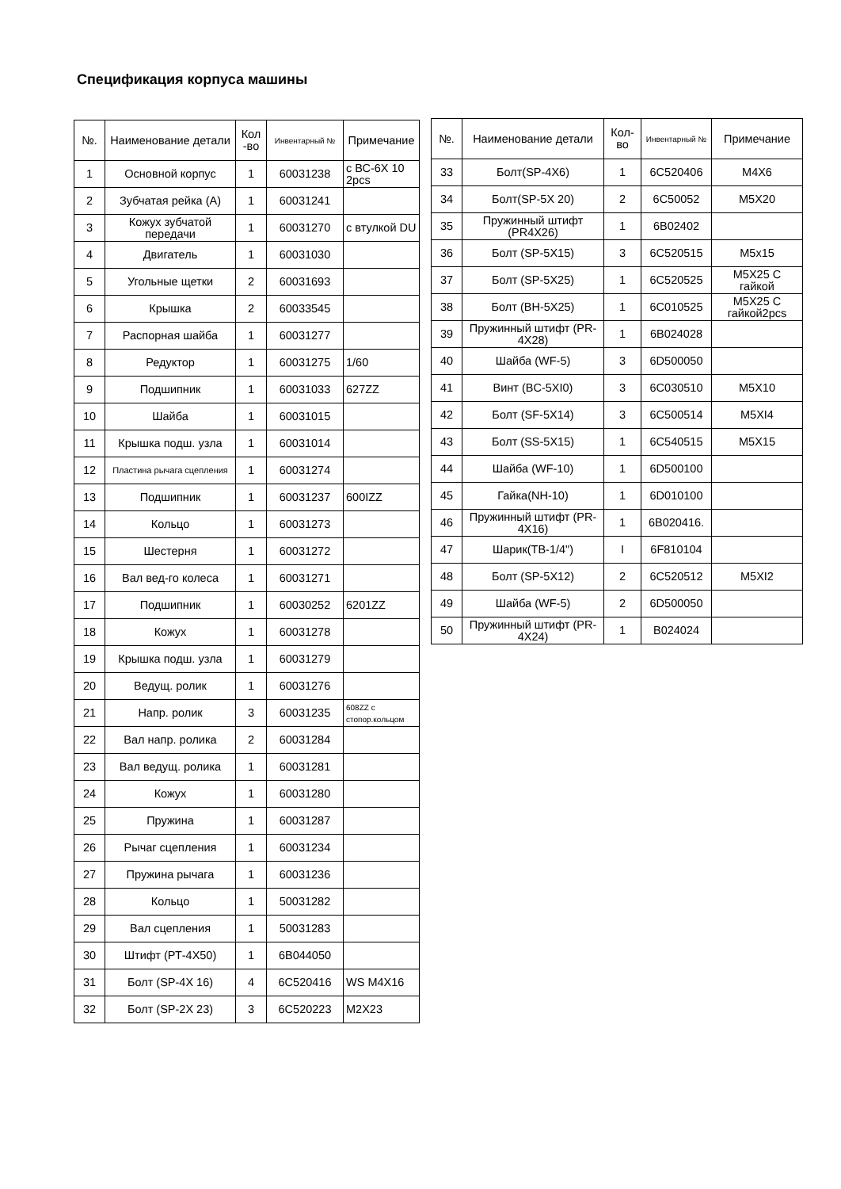Спецификация корпуса машины
| №. | Наименование детали | Кол -во | Инвентарный № | Примечание |
| --- | --- | --- | --- | --- |
| 1 | Основной корпус | 1 | 60031238 | с ВС-6Х 10 2pcs |
| 2 | Зубчатая рейка (А) | 1 | 60031241 | |
| 3 | Кожух зубчатой передачи | 1 | 60031270 | с втулкой DU |
| 4 | Двигатель | 1 | 60031030 | |
| 5 | Угольные щетки | 2 | 60031693 | |
| 6 | Крышка | 2 | 60033545 | |
| 7 | Распорная шайба | 1 | 60031277 | |
| 8 | Редуктор | 1 | 60031275 | 1/60 |
| 9 | Подшипник | 1 | 60031033 | 627ZZ |
| 10 | Шайба | 1 | 60031015 | |
| 11 | Крышка подш. узла | 1 | 60031014 | |
| 12 | Пластина рычага сцепления | 1 | 60031274 | |
| 13 | Подшипник | 1 | 60031237 | 600IZZ |
| 14 | Кольцо | 1 | 60031273 | |
| 15 | Шестерня | 1 | 60031272 | |
| 16 | Вал вед-го колеса | 1 | 60031271 | |
| 17 | Подшипник | 1 | 60030252 | 6201ZZ |
| 18 | Кожух | 1 | 60031278 | |
| 19 | Крышка подш. узла | 1 | 60031279 | |
| 20 | Ведущ. ролик | 1 | 60031276 | |
| 21 | Напр. ролик | 3 | 60031235 | 608ZZ с стопор.кольцом |
| 22 | Вал напр. ролика | 2 | 60031284 | |
| 23 | Вал ведущ. ролика | 1 | 60031281 | |
| 24 | Кожух | 1 | 60031280 | |
| 25 | Пружина | 1 | 60031287 | |
| 26 | Рычаг сцепления | 1 | 60031234 | |
| 27 | Пружина рычага | 1 | 60031236 | |
| 28 | Кольцо | 1 | 50031282 | |
| 29 | Вал сцепления | 1 | 50031283 | |
| 30 | Штифт (РТ-4Х50) | 1 | 6В044050 | |
| 31 | Болт (SP-4X 16) | 4 | 6C520416 | WS M4X16 |
| 32 | Болт (SP-2X 23) | 3 | 6C520223 | M2X23 |
| №. | Наименование детали | Кол-во | Инвентарный № | Примечание |
| --- | --- | --- | --- | --- |
| 33 | Болт(SP-4X6) | 1 | 6C520406 | M4X6 |
| 34 | Болт(SP-5X 20) | 2 | 6C50052 | M5X20 |
| 35 | Пружинный штифт (PR4X26) | 1 | 6B02402 | |
| 36 | Болт (SP-5X15) | 3 | 6C520515 | M5x15 |
| 37 | Болт (SP-5X25) | 1 | 6C520525 | M5X25 С гайкой |
| 38 | Болт (BH-5X25) | 1 | 6C010525 | M5X25 С гайкой2pcs |
| 39 | Пружинный штифт (PR-4X28) | 1 | 6B024028 | |
| 40 | Шайба (WF-5) | 3 | 6D500050 | |
| 41 | Винт (BC-5XI0) | 3 | 6C030510 | M5X10 |
| 42 | Болт (SF-5X14) | 3 | 6C500514 | M5XI4 |
| 43 | Болт (SS-5X15) | 1 | 6C540515 | M5X15 |
| 44 | Шайба (WF-10) | 1 | 6D500100 | |
| 45 | Гайка(NH-10) | 1 | 6D010100 | |
| 46 | Пружинный штифт (PR-4X16) | 1 | 6B020416. | |
| 47 | Шарик(TB-1/4") | I | 6F810104 | |
| 48 | Болт (SP-5X12) | 2 | 6C520512 | M5XI2 |
| 49 | Шайба (WF-5) | 2 | 6D500050 | |
| 50 | Пружинный штифт (PR-4X24) | 1 | B024024 | |